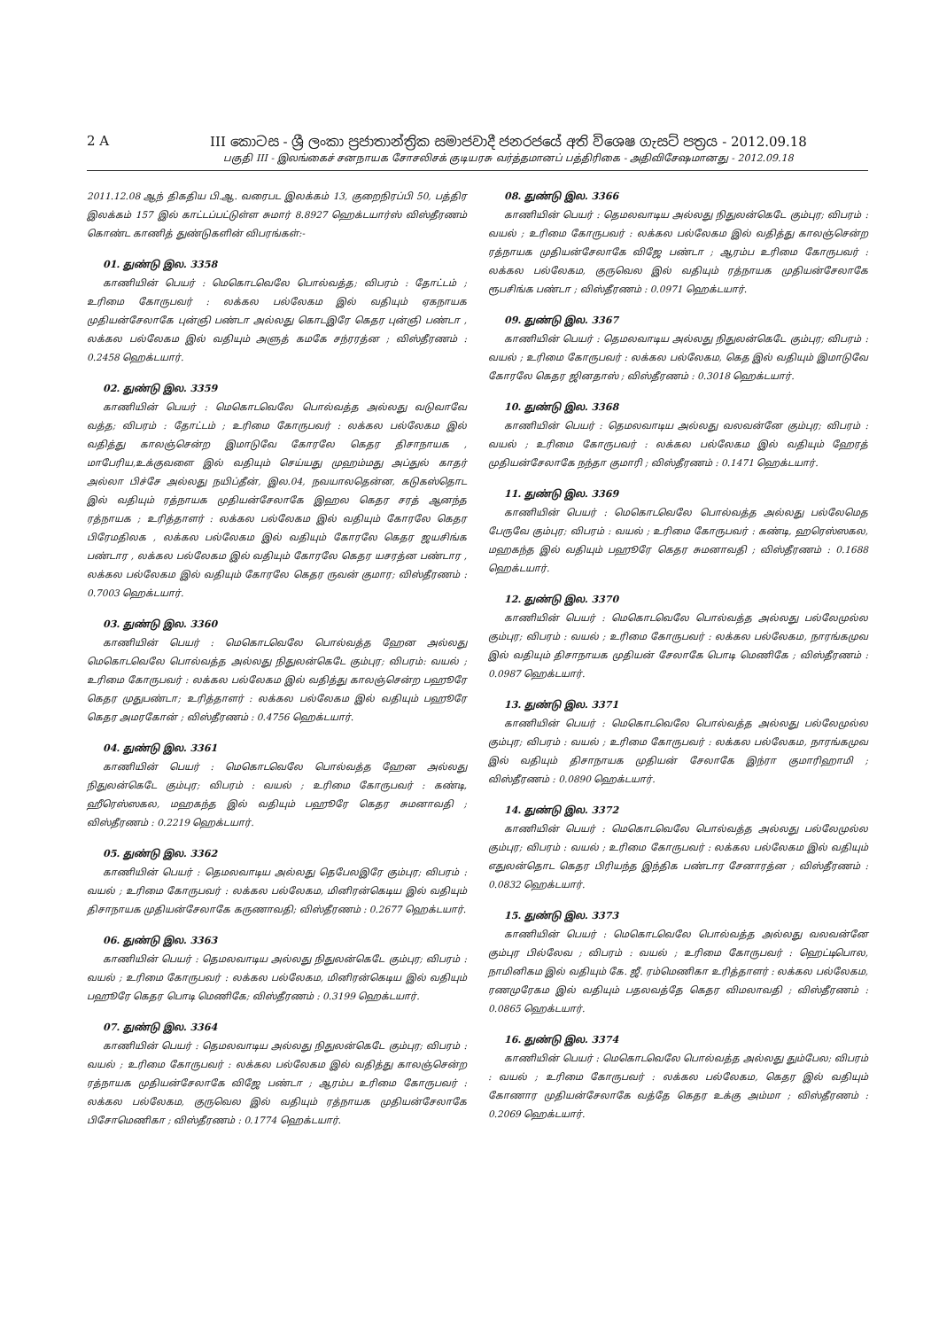2 A III කොටස - ශ්‍රී ලංකා ප්‍රජාතාන්ත්‍රික සමාජවාදී ජනරජයේ අති විශෙෂ ගැසට් පත්‍රය - 2012.09.18
பகுதி III - இலங்கைச் சனநாயக சோசலிசக் குடியரசு வர்த்தமானப் பத்திரிகை - அதிவிசேஷமானது - 2012.09.18
2011.12.08 ஆந் திகதிய பி.ஆ. வரைபட இலக்கம் 13, குறைநிரப்பி 50, பத்திர இலக்கம் 157 இல் காட்டப்பட்டுள்ள சுமார் 8.8927 ஹெக்டயார்ஸ் விஸ்தீரணம் கொண்ட காணித் துண்டுகளின் விபரங்கள்:-
01. துண்டு இல. 3358
காணியின் பெயர் : மெகொடவெலே பொல்வத்த; விபரம் : தோட்டம் ; உரிமை கோருபவர் : லக்கல பல்லேகம இல் வதியும் ஏகநாயக முதியன்சேலாகே புன்ஞி பண்டா அல்லது கொடஇரே கெதர புன்ஞி பண்டா , லக்கல பல்லேகம இல் வதியும் அளுத் கமகே சந்ரரத்ன ; விஸ்தீரணம் : 0.2458 ஹெக்டயார்.
02. துண்டு இல. 3359
காணியின் பெயர் : மெகொடவெலே பொல்வத்த அல்லது வடுவாவே வத்த; விபரம் : தோட்டம் ; உரிமை கோருபவர் : லக்கல பல்லேகம இல் வதித்து காலஞ்சென்ற இமாடுவே கோரலே கெதர திசாநாயக , மாபேரிய,உக்குவளை இல் வதியும் செய்யது முஹம்மது அப்துல் காதர் அல்லா பிச்சே அல்லது நயிப்தீன், இல.04, நவயாலதென்ன, கடுகஸ்தொட இல் வதியும் ரத்நாயக முதியன்சேலாகே இஹல கெதர சரத் ஆனந்த ரத்நாயக ; உரித்தாளர் : லக்கல பல்லேகம இல் வதியும் கோரலே கெதர பிரேமதிலக , லக்கல பல்லேகம இல் வதியும் கோரலே கெதர ஜயசிங்க பண்டார , லக்கல பல்லேகம இல் வதியும் கோரலே கெதர யசரத்ன பண்டார , லக்கல பல்லேகம இல் வதியும் கோரலே கெதர ருவன் குமார; விஸ்தீரணம் : 0.7003 ஹெக்டயார்.
03. துண்டு இல. 3360
காணியின் பெயர் : மெகொடவெலே பொல்வத்த ஹேன அல்லது மெகொடவெலே பொல்வத்த அல்லது நிதுலன்கெடே கும்புர; விபரம்: வயல் ; உரிமை கோருபவர் : லக்கல பல்லேகம இல் வதித்து காலஞ்சென்ற பஹூரே கெதர முதுபண்டா; உரித்தாளர் : லக்கல பல்லேகம இல் வதியும் பஹூரே கெதர அமரகோன் ; விஸ்தீரணம் : 0.4756 ஹெக்டயார்.
04. துண்டு இல. 3361
காணியின் பெயர் : மெகொடவெலே பொல்வத்த ஹேன அல்லது நிதுலன்கெடே கும்புர; விபரம் : வயல் ; உரிமை கோருபவர் : கண்டி, ஹீரெஸ்ஸகல, மஹகந்த இல் வதியும் பஹூரே கெதர சுமனாவதி ; விஸ்தீரணம் : 0.2219 ஹெக்டயார்.
05. துண்டு இல. 3362
காணியின் பெயர் : தெமலவாடிய அல்லது தெபேலஇரே கும்புர; விபரம் : வயல் ; உரிமை கோருபவர் : லக்கல பல்லேகம, மினிரன்கெடிய இல் வதியும் திசாநாயக முதியன்சேலாகே கருணாவதி; விஸ்தீரணம் : 0.2677 ஹெக்டயார்.
06. துண்டு இல. 3363
காணியின் பெயர் : தெமலவாடிய அல்லது நிதுலன்கெடே கும்புர; விபரம் : வயல் ; உரிமை கோருபவர் : லக்கல பல்லேகம, மினிரன்கெடிய இல் வதியும் பஹூரே கெதர பொடி மெணிகே; விஸ்தீரணம் : 0.3199 ஹெக்டயார்.
07. துண்டு இல. 3364
காணியின் பெயர் : தெமலவாடிய அல்லது நிதுலன்கெடே கும்புர; விபரம் : வயல் ; உரிமை கோருபவர் : லக்கல பல்லேகம இல் வதித்து காலஞ்சென்ற ரத்நாயக முதியன்சேலாகே விஜே பண்டா ; ஆரம்ப உரிமை கோருபவர் : லக்கல பல்லேகம, குருவெல இல் வதியும் ரத்நாயக முதியன்சேலாகே பிசோமெணிகா ; விஸ்தீரணம் : 0.1774 ஹெக்டயார்.
08. துண்டு இல. 3366
காணியின் பெயர் : தெமலவாடிய அல்லது நிதுலன்கெடே கும்புர; விபரம் : வயல் ; உரிமை கோருபவர் : லக்கல பல்லேகம இல் வதித்து காலஞ்சென்ற ரத்நாயக முதியன்சேலாகே விஜே பண்டா ; ஆரம்ப உரிமை கோருபவர் : லக்கல பல்லேகம, குருவெல இல் வதியும் ரத்நாயக முதியன்சேலாகே ரூபசிங்க பண்டா ; விஸ்தீரணம் : 0.0971 ஹெக்டயார்.
09. துண்டு இல. 3367
காணியின் பெயர் : தெமலவாடிய அல்லது நிதுலன்கெடே கும்புர; விபரம் : வயல் ; உரிமை கோருபவர் : லக்கல பல்லேகம, கெத இல் வதியும் இமாடுவே கோரலே கெதர ஜினதாஸ் ; விஸ்தீரணம் : 0.3018 ஹெக்டயார்.
10. துண்டு இல. 3368
காணியின் பெயர் : தெமலவாடிய அல்லது வலவன்னே கும்புர; விபரம் : வயல் ; உரிமை கோருபவர் : லக்கல பல்லேகம இல் வதியும் ஹேரத் முதியன்சேலாகே நந்தா குமாரி ; விஸ்தீரணம் : 0.1471 ஹெக்டயார்.
11. துண்டு இல. 3369
காணியின் பெயர் : மெகொடவெலே பொல்வத்த அல்லது பல்லேமெத பேருவே கும்புர; விபரம் : வயல் ; உரிமை கோருபவர் : கண்டி, ஹரெஸ்ஸகல, மஹகந்த இல் வதியும் பஹூரே கெதர சுமனாவதி ; விஸ்தீரணம் : 0.1688 ஹெக்டயார்.
12. துண்டு இல. 3370
காணியின் பெயர் : மெகொடவெலே பொல்வத்த அல்லது பல்லேமுல்ல கும்புர; விபரம் : வயல் ; உரிமை கோருபவர் : லக்கல பல்லேகம, நாரங்கமுவ இல் வதியும் திசாநாயக முதியன் சேலாகே பொடி மெணிகே ; விஸ்தீரணம் : 0.0987 ஹெக்டயார்.
13. துண்டு இல. 3371
காணியின் பெயர் : மெகொடவெலே பொல்வத்த அல்லது பல்லேமுல்ல கும்புர; விபரம் : வயல் ; உரிமை கோருபவர் : லக்கல பல்லேகம, நாரங்கமுவ இல் வதியும் திசாநாயக முதியன் சேலாகே இந்ரா குமாரிஹாமி ; விஸ்தீரணம் : 0.0890 ஹெக்டயார்.
14. துண்டு இல. 3372
காணியின் பெயர் : மெகொடவெலே பொல்வத்த அல்லது பல்லேமுல்ல கும்புர; விபரம் : வயல் ; உரிமை கோருபவர் : லக்கல பல்லேகம இல் வதியும் எதுலன்தொட கெதர பிரியந்த இந்திக பண்டார சேனாரத்ன ; விஸ்தீரணம் : 0.0832 ஹெக்டயார்.
15. துண்டு இல. 3373
காணியின் பெயர் : மெகொடவெலே பொல்வத்த அல்லது வலவன்னே கும்புர பில்லேவ ; விபரம் : வயல் ; உரிமை கோருபவர் : ஹெட்டிபொல, நாமினிகம இல் வதியும் கே. ஜீ. ரம்மெணிகா உரித்தாளர் : லக்கல பல்லேகம, ரணமுரேகம இல் வதியும் பதலவத்தே கெதர விமலாவதி ; விஸ்தீரணம் : 0.0865 ஹெக்டயார்.
16. துண்டு இல. 3374
காணியின் பெயர் : மெகொடவெலே பொல்வத்த அல்லது தும்பேல; விபரம் : வயல் ; உரிமை கோருபவர் : லக்கல பல்லேகம, கெதர இல் வதியும் கோணார முதியன்சேலாகே வத்தே கெதர உக்கு அம்மா ; விஸ்தீரணம் : 0.2069 ஹெக்டயார்.